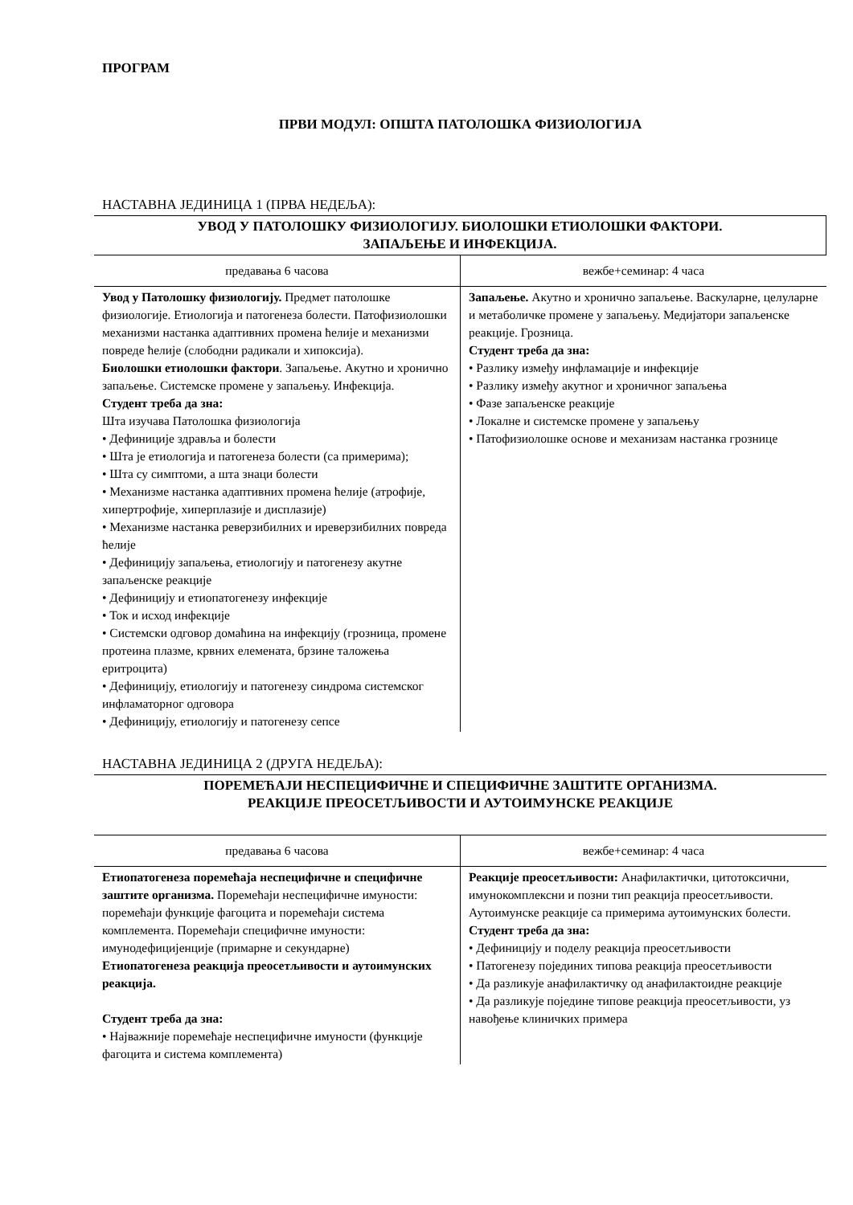ПРОГРАМ
ПРВИ МОДУЛ: ОПШТА ПАТОЛОШКА ФИЗИОЛОГИЈА
НАСТАВНА ЈЕДИНИЦА 1 (ПРВА НЕДЕЉА):
УВОД У ПАТОЛОШКУ ФИЗИОЛОГИЈУ. БИОЛОШКИ ЕТИОЛОШКИ ФАКТОРИ.
ЗАПАЉЕЊЕ И ИНФЕКЦИЈА.
| предавања 6 часова | вежбе+семинар: 4 часа |
| Увод у Патолошку физиологију. Предмет патолошке физиологије. Етиологија и патогенеза болести. Патофизиолошки механизми настанка адаптивних промена ћелије и механизми повреде ћелије (слободни радикали и хипоксија). Биолошки етиолошки фактори . Запаљење. Акутно и хронично запаљење. Системске промене у запаљењу. Инфекција. Студент треба да зна: Шта изучава Патолошка физиологија • Дефиниције здравља и болести • Шта је етиологија и патогенеза болести (са примерима); • Шта су симптоми, а шта знаци болести • Механизме настанка адаптивних промена ћелије (атрофије, хипертрофије, хиперплазије и дисплазије) • Механизме настанка реверзибилних и иреверзибилних повреда ћелије • Дефиницију запаљења, етиологију и патогенезу акутне запаљенске реакције • Дефиницију и етиопатогенезу инфекције • Ток и исход инфекције • Системски одговор домаћина на инфекцију (грозница, промене протеина плазме, крвних елемената, брзине таложења еритроцита) • Дефиницију, етиологију и патогенезу синдрома системског инфламаторног одговора • Дефиницију, етиологију и патогенезу сепсе | Запаљење. Акутно и хронично запаљење. Васкуларне, целуларне и метаболичке промене у запаљењу. Медијатори запаљенске реакције. Грозница. Студент треба да зна: • Разлику између инфламације и инфекције • Разлику између акутног и хроничног запаљења • Фазе запаљенске реакције • Локалне и системске промене у запаљењу • Патофизиолошке основе и механизам настанка грознице |
НАСТАВНА ЈЕДИНИЦА 2 (ДРУГА НЕДЕЉА):
ПОРЕМЕЋАЈИ НЕСПЕЦИФИЧНЕ И СПЕЦИФИЧНЕ ЗАШТИТЕ ОРГАНИЗМА.
РЕАКЦИЈЕ ПРЕОСЕТЉИВОСТИ И АУТОИМУНСКЕ РЕАКЦИЈЕ
| предавања 6 часова | вежбе+семинар: 4 часа |
| Етиопатогенеза поремећаја неспецифичне и специфичне заштите организма. Поремећаји неспецифичне имуности: поремећаји функције фагоцита и поремећаји система комплемента. Поремећаји специфичне имуности: имунодефицијенције (примарне и секундарне) Етиопатогенеза реакција преосетљивости и аутоимунских реакција. Студент треба да зна: • Најважније поремећаје неспецифичне имуности (функције фагоцита и система комплемента) | Реакције преосетљивости: Анафилактички, цитотоксични, имунокомплексни и позни тип реакција преосетљивости. Аутоимунске реакције са примерима аутоимунских болести. Студент треба да зна: • Дефиницију и поделу реакција преосетљивости • Патогенезу појединих типова реакција преосетљивости • Да разликује анафилактичку од анафилактоидне реакције • Да разликује поједине типове реакција преосетљивости, уз навођење клиничких примера |